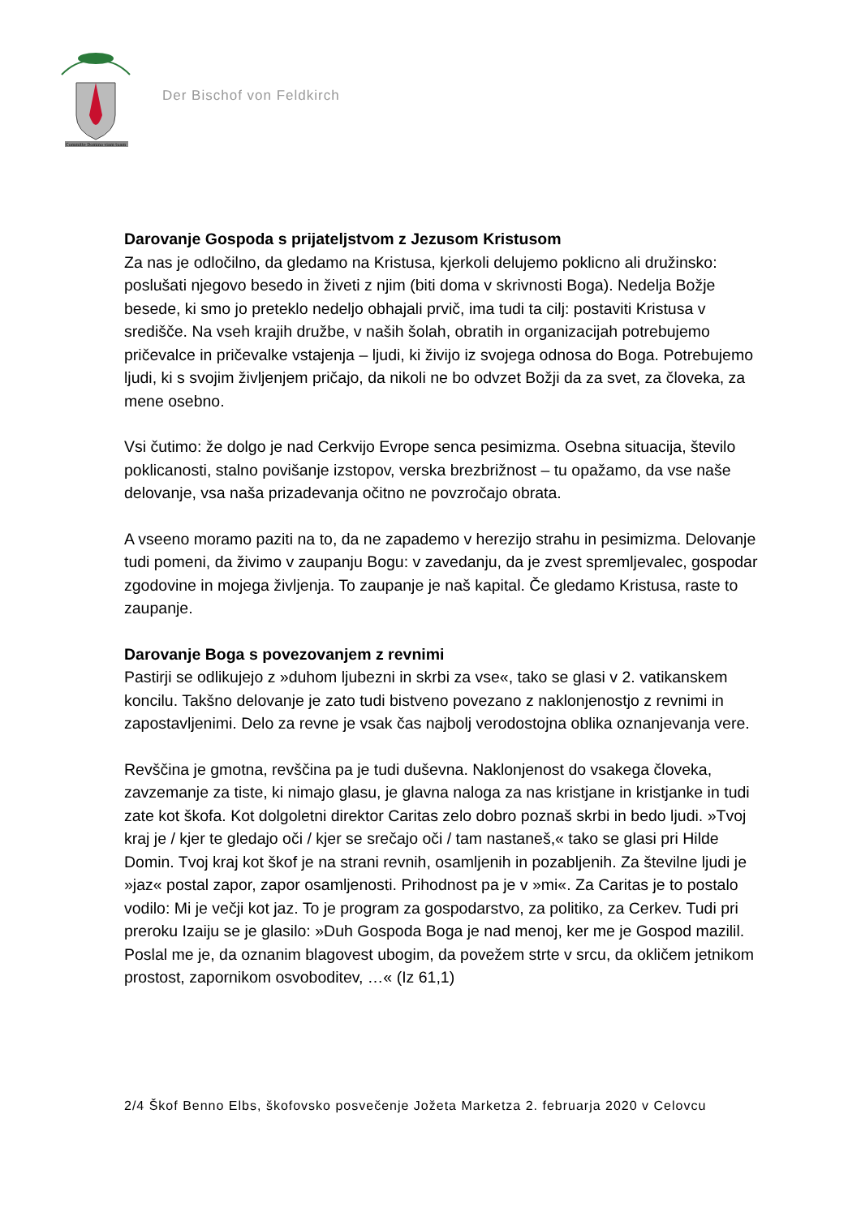Committe Domino viam tuam
Der Bischof von Feldkirch
Darovanje Gospoda s prijateljstvom z Jezusom Kristusom
Za nas je odločilno, da gledamo na Kristusa, kjerkoli delujemo poklicno ali družinsko: poslušati njegovo besedo in živeti z njim (biti doma v skrivnosti Boga). Nedelja Božje besede, ki smo jo preteklo nedeljo obhajali prvič, ima tudi ta cilj: postaviti Kristusa v središče. Na vseh krajih družbe, v naših šolah, obratih in organizacijah potrebujemo pričevalce in pričevalke vstajenja – ljudi, ki živijo iz svojega odnosa do Boga. Potrebujemo ljudi, ki s svojim življenjem pričajo, da nikoli ne bo odvzet Božji da za svet, za človeka, za mene osebno.
Vsi čutimo: že dolgo je nad Cerkvijo Evrope senca pesimizma. Osebna situacija, število poklicanosti, stalno povišanje izstopov, verska brezbrižnost – tu opažamo, da vse naše delovanje, vsa naša prizadevanja očitno ne povzročajo obrata.
A vseeno moramo paziti na to, da ne zapademo v herezijo strahu in pesimizma. Delovanje tudi pomeni, da živimo v zaupanju Bogu: v zavedanju, da je zvest spremljevalec, gospodar zgodovine in mojega življenja. To zaupanje je naš kapital. Če gledamo Kristusa, raste to zaupanje.
Darovanje Boga s povezovanjem z revnimi
Pastirji se odlikujejo z »duhom ljubezni in skrbi za vse«, tako se glasi v 2. vatikanskem koncilu. Takšno delovanje je zato tudi bistveno povezano z naklonjenostjo z revnimi in zapostavljenimi. Delo za revne je vsak čas najbolj verodostojna oblika oznanjevanja vere.
Revščina je gmotna, revščina pa je tudi duševna. Naklonjenost do vsakega človeka, zavzemanje za tiste, ki nimajo glasu, je glavna naloga za nas kristjane in kristjanke in tudi zate kot škofa. Kot dolgoletni direktor Caritas zelo dobro poznaš skrbi in bedo ljudi. »Tvoj kraj je / kjer te gledajo oči / kjer se srečajo oči / tam nastaneš,« tako se glasi pri Hilde Domin. Tvoj kraj kot škof je na strani revnih, osamljenih in pozabljenih. Za številne ljudi je »jaz« postal zapor, zapor osamljenosti. Prihodnost pa je v »mi«. Za Caritas je to postalo vodilo: Mi je večji kot jaz. To je program za gospodarstvo, za politiko, za Cerkev. Tudi pri preroku Izaiju se je glasilo: »Duh Gospoda Boga je nad menoj, ker me je Gospod mazilil. Poslal me je, da oznanim blagovest ubogim, da povežem strte v srcu, da okličem jetnikom prostost, zapornikom osvoboditev, …« (Iz 61,1)
2/4 Škof Benno Elbs, škofovsko posvečenje Jožeta Marketza 2. februarja 2020 v Celovcu